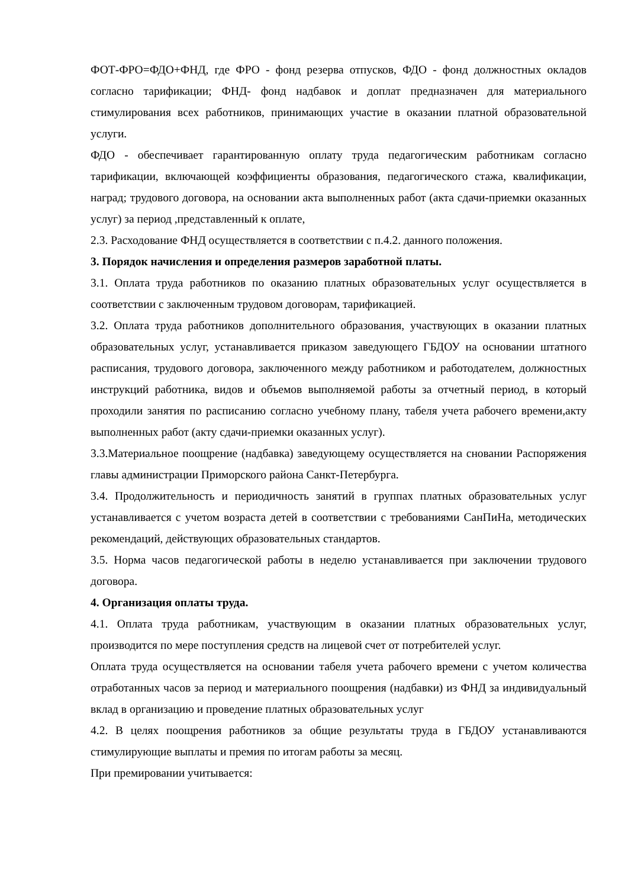ФОТ-ФРО=ФДО+ФНД, где ФРО - фонд резерва отпусков, ФДО - фонд должностных окладов согласно тарификации; ФНД- фонд надбавок и доплат предназначен для материального стимулирования всех работников, принимающих участие в оказании платной образовательной услуги.
ФДО - обеспечивает гарантированную оплату труда педагогическим работникам согласно тарификации, включающей коэффициенты образования, педагогического стажа, квалификации, наград; трудового договора, на основании акта выполненных работ (акта сдачи-приемки оказанных услуг) за период ,представленный к оплате,
2.3. Расходование ФНД осуществляется в соответствии с п.4.2. данного положения.
3. Порядок начисления и определения размеров заработной платы.
3.1. Оплата труда работников по оказанию платных образовательных услуг осуществляется в соответствии с заключенным трудовом договорам, тарификацией.
3.2. Оплата труда работников дополнительного образования, участвующих в оказании платных образовательных услуг, устанавливается приказом заведующего ГБДОУ на основании штатного расписания, трудового договора, заключенного между работником и работодателем, должностных инструкций работника, видов и объемов выполняемой работы за отчетный период, в который проходили занятия по расписанию согласно учебному плану, табеля учета рабочего времени,акту выполненных работ (акту сдачи-приемки оказанных услуг).
3.3.Материальное поощрение (надбавка) заведующему осуществляется на сновании Распоряжения главы администрации Приморского района Санкт-Петербурга.
3.4. Продолжительность и периодичность занятий в группах платных образовательных услуг устанавливается с учетом возраста детей в соответствии с требованиями СанПиНа, методических рекомендаций, действующих образовательных стандартов.
3.5. Норма часов педагогической работы в неделю устанавливается при заключении трудового договора.
4. Организация оплаты труда.
4.1. Оплата труда работникам, участвующим в оказании платных образовательных услуг, производится по мере поступления средств на лицевой счет от потребителей услуг.
Оплата труда осуществляется на основании табеля учета рабочего времени с учетом количества отработанных часов за период и материального поощрения (надбавки) из ФНД за индивидуальный вклад в организацию и проведение платных образовательных услуг
4.2. В целях поощрения работников за общие результаты труда в ГБДОУ устанавливаются стимулирующие выплаты и премия по итогам работы за месяц.
При премировании учитывается: